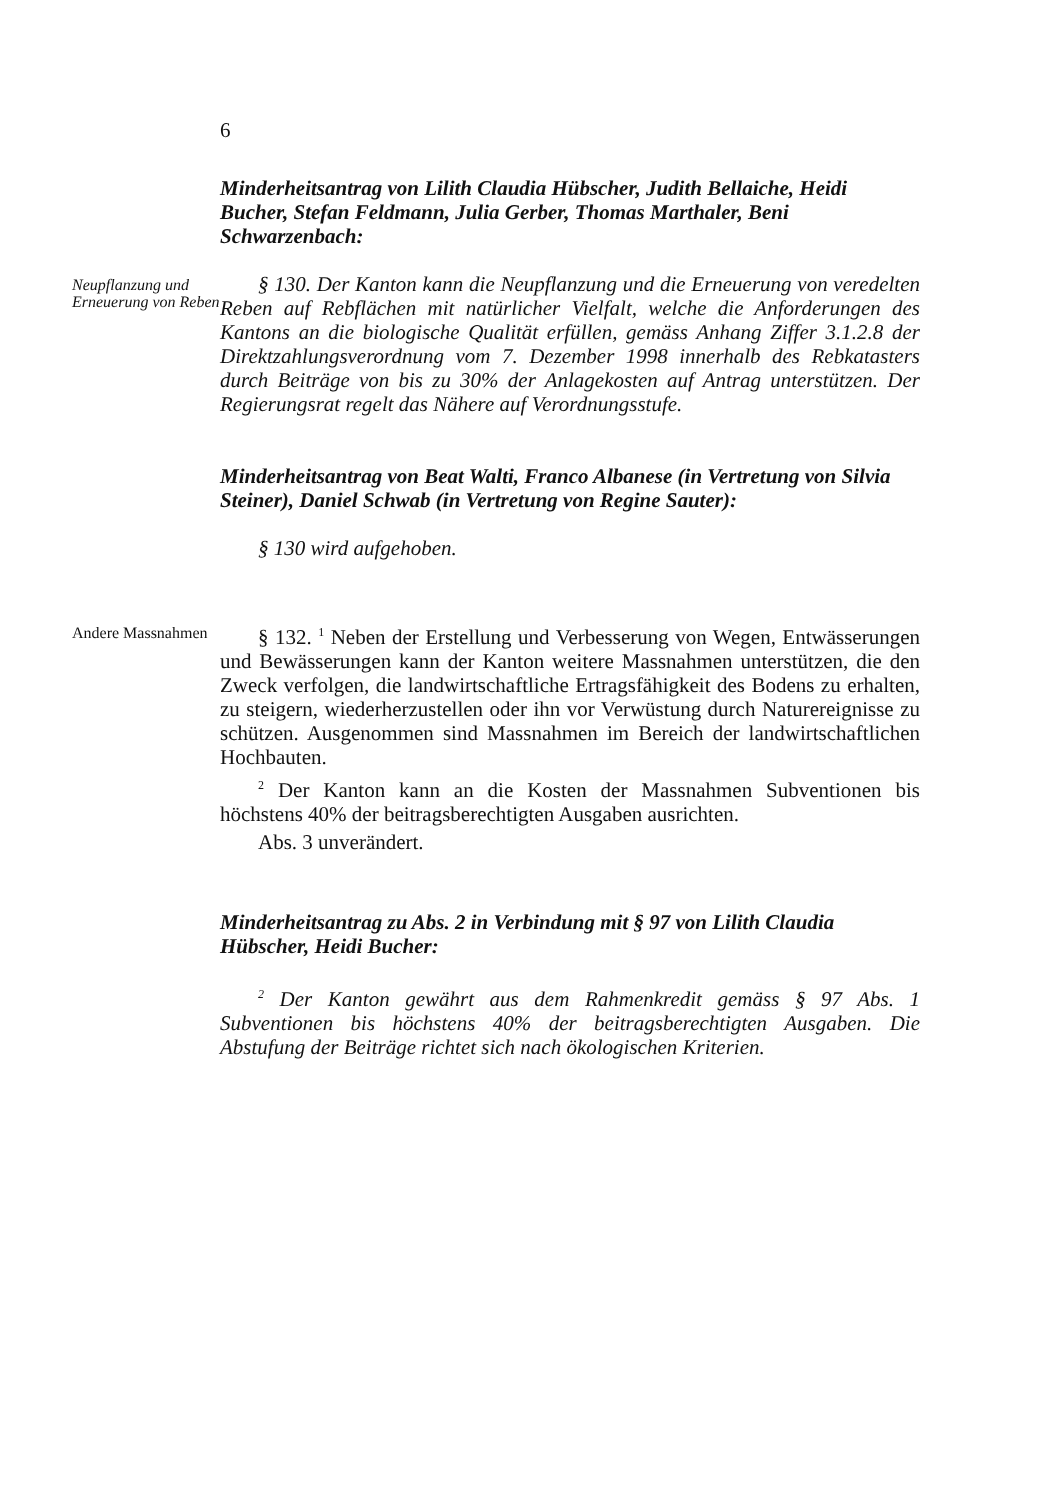6
Minderheitsantrag von Lilith Claudia Hübscher, Judith Bellaiche, Heidi Bucher, Stefan Feldmann, Julia Gerber, Thomas Marthaler, Beni Schwarzenbach:
Neupflanzung und Erneuerung von Reben
§ 130. Der Kanton kann die Neupflanzung und die Erneuerung von veredelten Reben auf Rebflächen mit natürlicher Vielfalt, welche die Anforderungen des Kantons an die biologische Qualität erfüllen, gemäss Anhang Ziffer 3.1.2.8 der Direktzahlungsverordnung vom 7. Dezember 1998 innerhalb des Rebkatasters durch Beiträge von bis zu 30% der Anlagekosten auf Antrag unterstützen. Der Regierungsrat regelt das Nähere auf Verordnungsstufe.
Minderheitsantrag von Beat Walti, Franco Albanese (in Vertretung von Silvia Steiner), Daniel Schwab (in Vertretung von Regine Sauter):
§ 130 wird aufgehoben.
Andere Massnahmen
§ 132. <sup>1</sup> Neben der Erstellung und Verbesserung von Wegen, Entwässerungen und Bewässerungen kann der Kanton weitere Massnahmen unterstützen, die den Zweck verfolgen, die landwirtschaftliche Ertragsfähigkeit des Bodens zu erhalten, zu steigern, wiederherzustellen oder ihn vor Verwüstung durch Naturereignisse zu schützen. Ausgenommen sind Massnahmen im Bereich der landwirtschaftlichen Hochbauten.
<sup>2</sup> Der Kanton kann an die Kosten der Massnahmen Subventionen bis höchstens 40% der beitragsberechtigten Ausgaben ausrichten.
Abs. 3 unverändert.
Minderheitsantrag zu Abs. 2 in Verbindung mit § 97 von Lilith Claudia Hübscher, Heidi Bucher:
<sup>2</sup> Der Kanton gewährt aus dem Rahmenkredit gemäss § 97 Abs. 1 Subventionen bis höchstens 40% der beitragsberechtigten Ausgaben. Die Abstufung der Beiträge richtet sich nach ökologischen Kriterien.